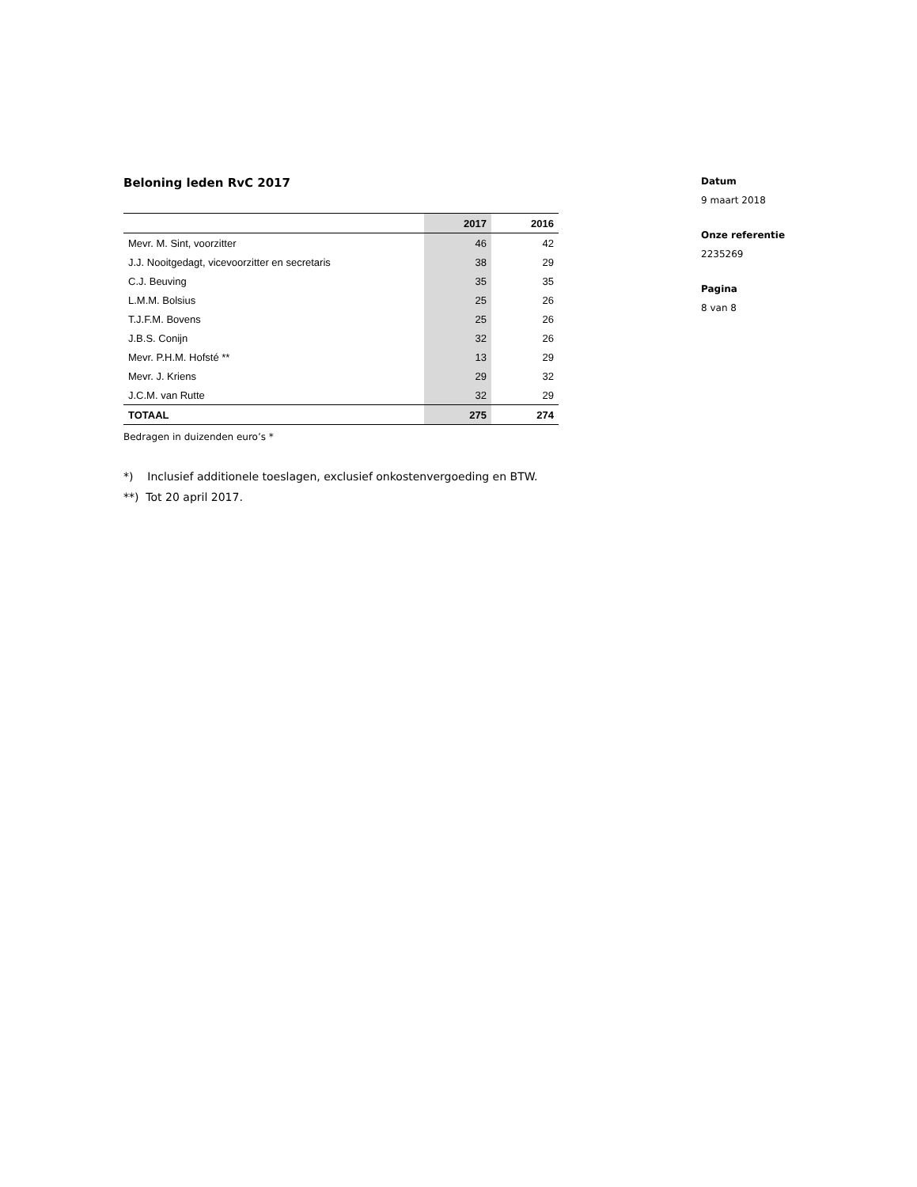Beloning leden RvC 2017
| | 2017 | 2016 |
| --- | --- | --- |
| Mevr. M. Sint, voorzitter | 46 | 42 |
| J.J. Nooitgedagt, vicevoorzitter en secretaris | 38 | 29 |
| C.J. Beuving | 35 | 35 |
| L.M.M. Bolsius | 25 | 26 |
| T.J.F.M. Bovens | 25 | 26 |
| J.B.S. Conijn | 32 | 26 |
| Mevr. P.H.M. Hofsté ** | 13 | 29 |
| Mevr. J. Kriens | 29 | 32 |
| J.C.M. van Rutte | 32 | 29 |
| TOTAAL | 275 | 274 |
Bedragen in duizenden euro’s *
*) Inclusief additionele toeslagen, exclusief onkostenvergoeding en BTW.
**) Tot 20 april 2017.
Datum
9 maart 2018
Onze referentie
2235269
Pagina
8 van 8